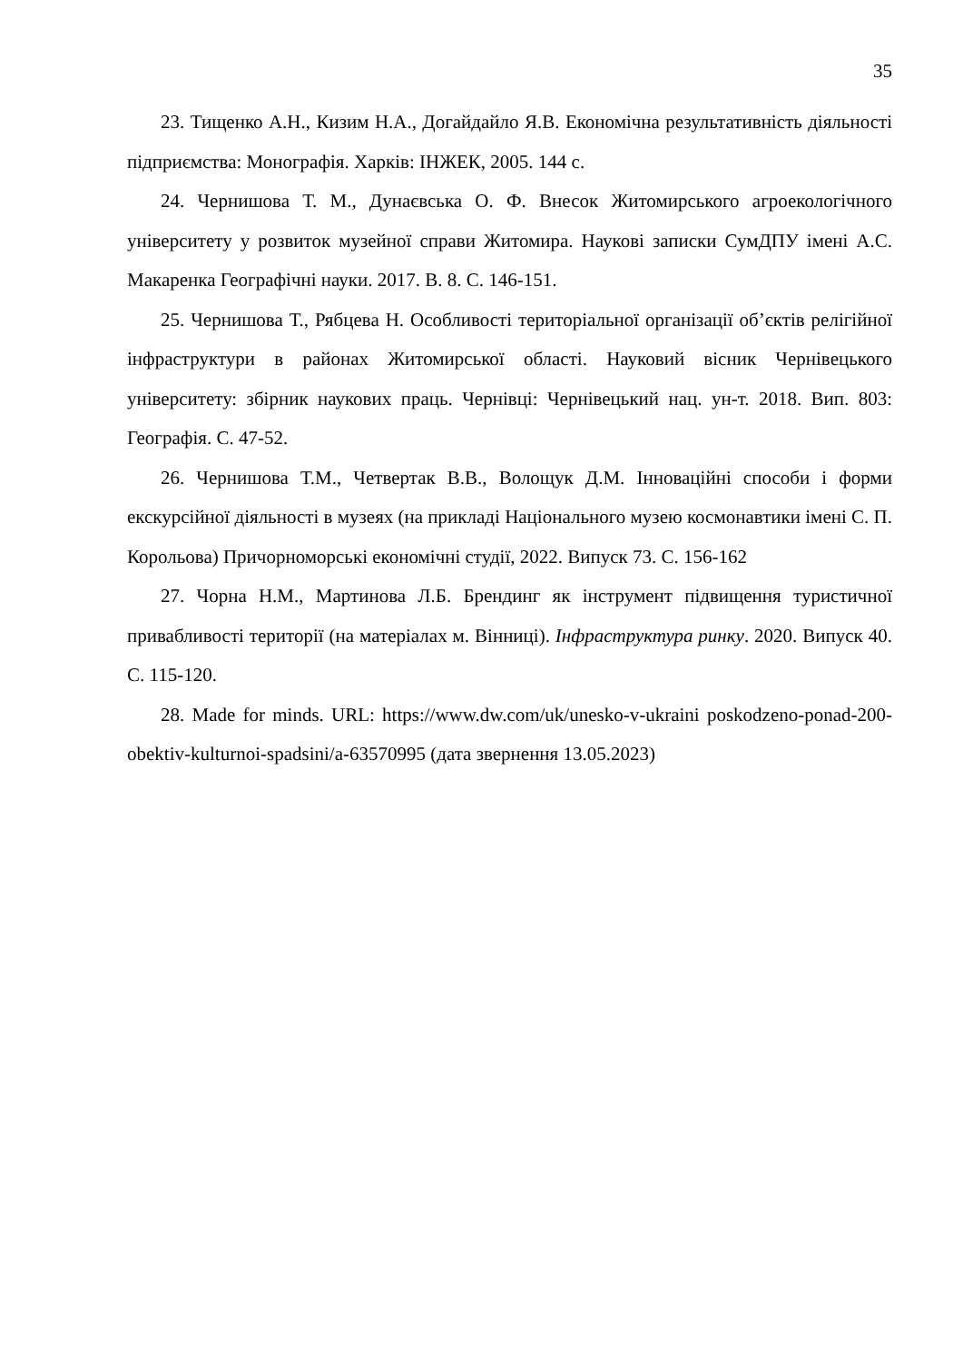35
23. Тищенко А.Н., Кизим Н.А., Догайдайло Я.В. Економічна результативність діяльності підприємства: Монографія. Харків: ІНЖЕК, 2005. 144 с.
24. Чернишова Т. М., Дунаєвська О. Ф. Внесок Житомирського агроекологічного університету у розвиток музейної справи Житомира. Наукові записки СумДПУ імені А.С. Макаренка Географічні науки. 2017. В. 8. С. 146-151.
25. Чернишова Т., Рябцева Н. Особливості територіальної організації об’єктів релігійної інфраструктури в районах Житомирської області. Науковий вісник Чернівецького університету: збірник наукових праць. Чернівці: Чернівецький нац. ун-т. 2018. Вип. 803: Географія. С. 47-52.
26. Чернишова Т.М., Четвертак В.В., Волощук Д.М. Інноваційні способи і форми екскурсійної діяльності в музеях (на прикладі Національного музею космонавтики імені С. П. Корольова) Причорноморські економічні студії, 2022. Випуск 73. С. 156-162
27. Чорна Н.М., Мартинова Л.Б. Брендинг як інструмент підвищення туристичної привабливості території (на матеріалах м. Вінниці). Інфраструктура ринку. 2020. Випуск 40. С. 115-120.
28. Made for minds. URL: https://www.dw.com/uk/unesko-v-ukraini poskodzeno-ponad-200-obektiv-kulturnoi-spadsini/a-63570995 (дата звернення 13.05.2023)